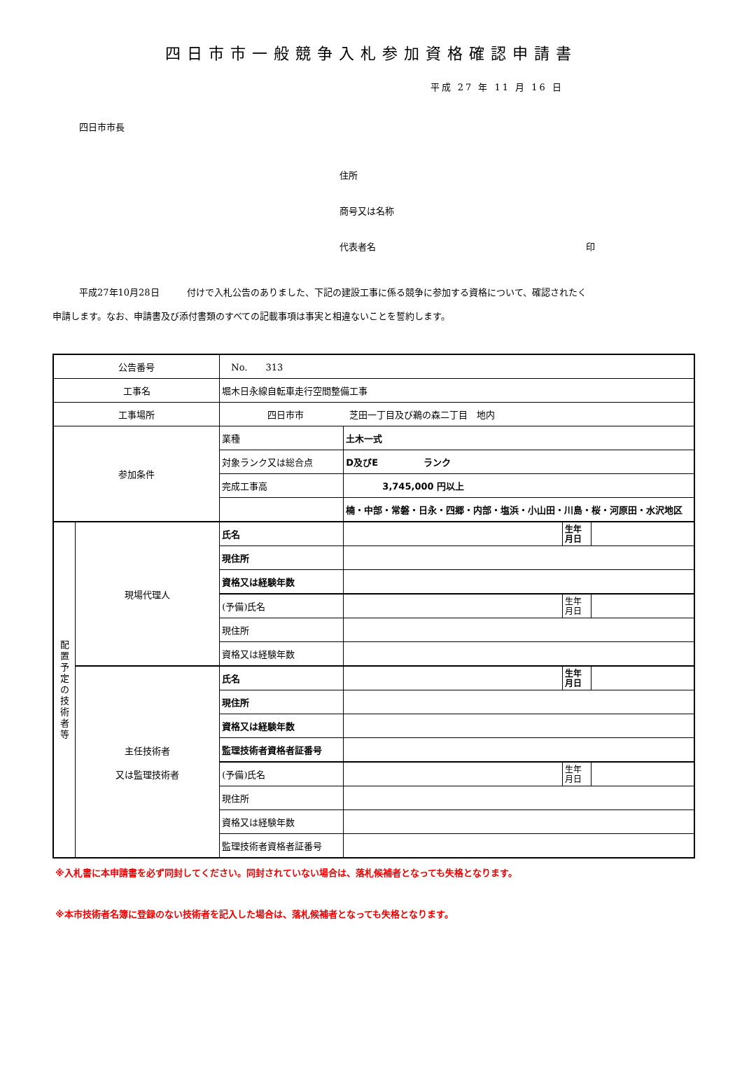四日市市一般競争入札参加資格確認申請書
平成 27 年 11 月 16 日
四日市市長
住所
商号又は名称
代表者名 印
平成27年10月28日　　　付けで入札公告のありました、下記の建設工事に係る競争に参加する資格について、確認されたく
申請します。なお、申請書及び添付書類のすべての記載事項は事実と相違ないことを誓約します。
| 公告番号 | | No. 313 | | | |
| 工事名 | | 堀木日永線自転車走行空間整備工事 | | | |
| 工事場所 | | 四日市市 芝田一丁目及び鵜の森二丁目 地内 | | | |
| 参加条件 | | 業種 | 土木一式 | | |
| | | 対象ランク又は総合点 | D及びE ランク | | |
| | | 完成工事高 | 3,745,000 円以上 | | |
| | | | 楠・中部・常磐・日永・四郷・内部・塩浜・小山田・川島・桜・河原田・水沢地区 | | |
| 配 置 予 定 の 技 術 者 等 | 現場代理人 | 氏名 | | 生年月日 | |
| | | 現住所 | | | |
| | | 資格又は経験年数 | | | |
| | | (予備)氏名 | | 生年月日 | |
| | | 現住所 | | | |
| | | 資格又は経験年数 | | | |
| | 主任技術者 又は監理技術者 | 氏名 | | 生年月日 | |
| | | 現住所 | | | |
| | | 資格又は経験年数 | | | |
| | | 監理技術者資格者証番号 | | | |
| | | (予備)氏名 | | 生年月日 | |
| | | 現住所 | | | |
| | | 資格又は経験年数 | | | |
| | | 監理技術者資格者証番号 | | | |
※入札書に本申請書を必ず同封してください。同封されていない場合は、落札候補者となっても失格となります。
※本市技術者名簿に登録のない技術者を記入した場合は、落札候補者となっても失格となります。